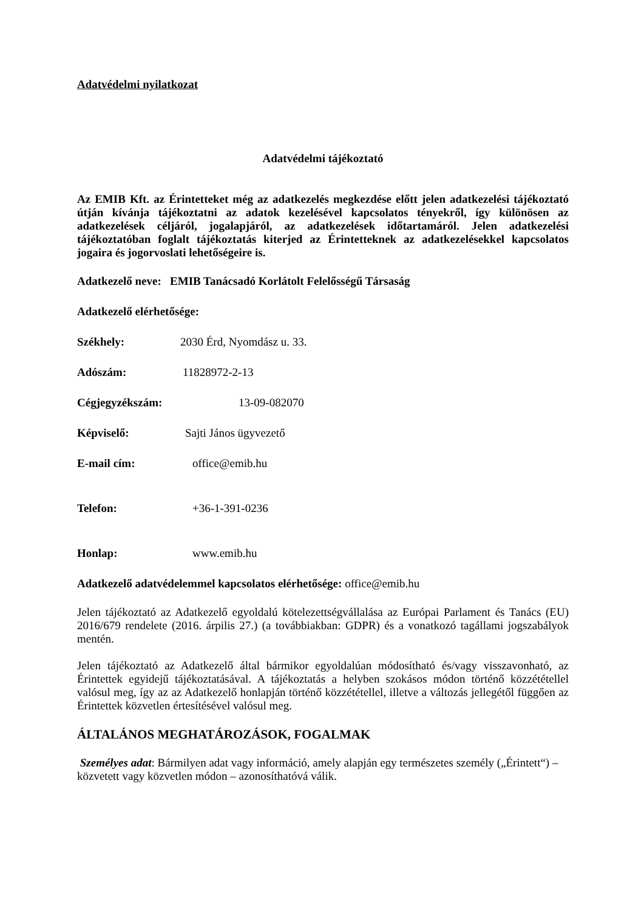Adatvédelmi nyilatkozat
Adatvédelmi tájékoztató
Az EMIB Kft. az Érintetteket még az adatkezelés megkezdése előtt jelen adatkezelési tájékoztató útján kívánja tájékoztatni az adatok kezelésével kapcsolatos tényekről, így különösen az adatkezelések céljáról, jogalapjáról, az adatkezelések időtartamáról. Jelen adatkezelési tájékoztatóban foglalt tájékoztatás kiterjed az Érintetteknek az adatkezelésekkel kapcsolatos jogaira és jogorvoslati lehetőségeire is.
Adatkezelő neve: EMIB Tanácsadó Korlátolt Felelősségű Társaság
Adatkezelő elérhetősége:
Székhely: 2030 Érd, Nyomdász u. 33.
Adószám: 11828972-2-13
Cégjegyzékszám: 13-09-082070
Képviselő: Sajti János ügyvezető
E-mail cím: office@emib.hu
Telefon: +36-1-391-0236
Honlap: www.emib.hu
Adatkezelő adatvédelemmel kapcsolatos elérhetősége: office@emib.hu
Jelen tájékoztató az Adatkezelő egyoldalú kötelezettségvállalása az Európai Parlament és Tanács (EU) 2016/679 rendelete (2016. árpilis 27.) (a továbbiakban: GDPR) és a vonatkozó tagállami jogszabályok mentén.
Jelen tájékoztató az Adatkezelő által bármikor egyoldalúan módosítható és/vagy visszavonható, az Érintettek egyidejű tájékoztatásával. A tájékoztatás a helyben szokásos módon történő közzététellel valósul meg, így az az Adatkezelő honlapján történő közzététellel, illetve a változás jellegétől függően az Érintettek közvetlen értesítésével valósul meg.
ÁLTALÁNOS MEGHATÁROZÁSOK, FOGALMAK
Személyes adat: Bármilyen adat vagy információ, amely alapján egy természetes személy („Érintett“) – közvetett vagy közvetlen módon – azonosíthatóvá válik.